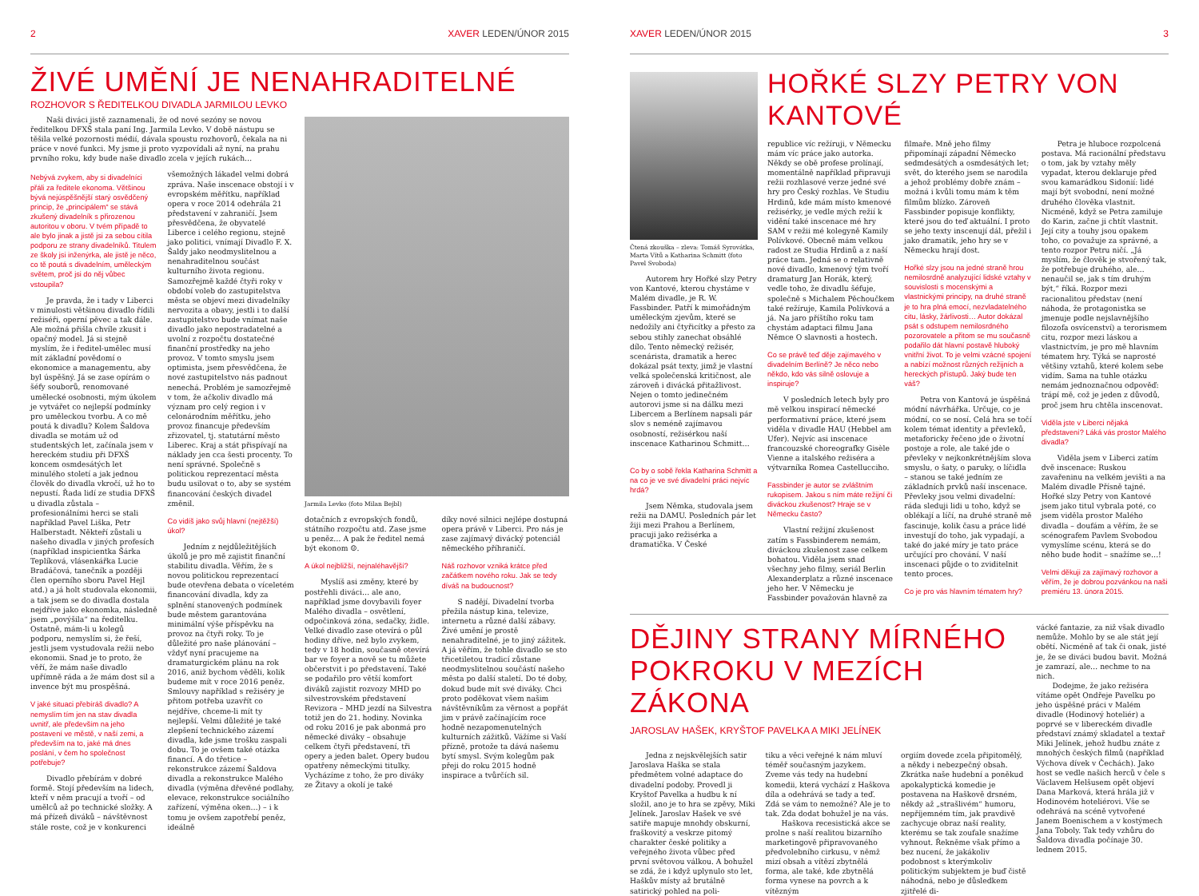2 XAVER LEDEN/ÚNOR 2015
ŽIVÉ UMĚNÍ JE NENAHRADITELNÉ
ROZHOVOR S ŘEDITELKOU DIVADLA JARMILOU LEVKO
Naši diváci jistě zaznamenali, že od nové sezóny se novou ředitelkou DFXŠ stala paní Ing. Jarmila Levko. V době nástupu se těšila velké pozornosti médií, dávala spoustu rozhovorů, čekala na ni práce v nové funkci. My jsme ji proto vyzpovídali až nyní, na prahu prvního roku, kdy bude naše divadlo zcela v jejích rukách…
Nebývá zvykem, aby si divadelníci přáli za ředitele ekonoma. Většinou bývá nejúspěšnější starý osvědčený princip, že „principálem“ se stává zkušený divadelník s přirozenou autoritou v oboru. V tvém případě to ale bylo jinak a jistě jsi za sebou cítila podporu ze strany divadelníků. Titulem ze školy jsi inženýrka, ale jistě je něco, co tě poutá s divadelním, uměleckým světem, proč jsi do něj vůbec vstoupila?
Je pravda, že i tady v Liberci v minulosti většinou divadlo řídili režiséři, operní pěvec a tak dále. Ale možná přišla chvíle zkusit i opačný model. Já si stejně myslím, že i ředitel-umělec musí mít základní povědomí o ekonomice a managementu, aby byl úspěšný. Já se zase opírám o šéfy souborů, renomované umělecké osobnosti, mým úkolem je vytvářet co nejlepší podmínky pro uměleckou tvorbu. A co mě poutá k divadlu? Kolem Šaldova divadla se motám už od studentských let, začínala jsem v hereckém studiu při DFXŠ koncem osmdesátých let minulého století a jak jednou člověk do divadla vkročí, už ho to nepustí. Řada lidí ze studia DFXŠ u divadla zůstala – profesionálními herci se stali například Pavel Liška, Petr Halberstadt. Někteří zůstali u našeho divadla v jiných profesích (například inspicientka Šárka Teplíková, vlásenkářka Lucie Bradáčová, tanečník a později člen operního sboru Pavel Hejl atd.) a já holt studovala ekonomii, a tak jsem se do divadla dostala nejdříve jako ekonomka, následně jsem „povýšila“ na ředitelku. Ostatně, mám-li u kolegů podporu, nemyslím si, že řeší, jestli jsem vystudovala režii nebo ekonomii. Snad je to proto, že věří, že mám naše divadlo upřímně ráda a že mám dost sil a invence být mu prospěšná.
V jaké situaci přebíráš divadlo? A nemyslím tím jen na stav divadla uvnitř, ale především na jeho postavení ve městě, v naší zemi, a především na to, jaké má dnes poslání, v čem ho společnost potřebuje?
Divadlo přebírám v dobré formě. Stojí především na lidech, kteří v něm pracují a tvoří – od umělců až po technické složky. A má přízeň diváků – návštěvnost stále roste, což je v konkurenci
všemožných lákadel velmi dobrá zpráva. Naše inscenace obstojí i v evropském měřítku, například opera v roce 2014 odehrála 21 představení v zahraničí. Jsem přesvědčena, že obyvatelé Liberce i celého regionu, stejně jako politici, vnímají Divadlo F. X. Šaldy jako neodmyslitelnou a nenahraditelnou součást kulturního života regionu. Samozřejmě každé čtyři roky v období voleb do zastupitelstva města se objeví mezi divadelníky nervozita a obavy, jestli i to další zastupitelstvo bude vnímat naše divadlo jako nepostradatelné a uvolní z rozpočtu dostatečné finanční prostředky na jeho provoz. V tomto smyslu jsem optimista, jsem přesvědčena, že nové zastupitelstvo nás padnout nenechá. Problém je samozřejmě v tom, že ačkoliv divadlo má význam pro celý region i v celonárodním měřítku, jeho provoz financuje především zřizovatel, tj. statutární město Liberec. Kraj a stát přispívají na náklady jen cca šesti procenty. To není správné. Společně s politickou reprezentací města budu usilovat o to, aby se systém financování českých divadel změnil.
Co vidíš jako svůj hlavní (nejtěžší) úkol?
Jedním z nejdůležitějších úkolů je pro mě zajistit finanční stabilitu divadla. Věřím, že s novou politickou reprezentací bude otevřena debata o víceletém financování divadla, kdy za splnění stanovených podmínek bude městem garantována minimální výše příspěvku na provoz na čtyři roky. To je důležité pro naše plánování – vždyť nyní pracujeme na dramaturgickém plánu na rok 2016, aniž bychom věděli, kolik budeme mít v roce 2016 peněz. Smlouvy například s režiséry je přitom potřeba uzavřít co nejdříve, chceme-li mít ty nejlepší. Velmi důležité je také zlepšení technického zázemí divadla, kde jsme trošku zaspali dobu. To je ovšem také otázka financí. A do třetice – rekonstrukce zázemí Šaldova divadla a rekonstrukce Malého divadla (výměna dřevěné podlahy, elevace, rekonstrukce sociálního zařízení, výměna oken…) – i k tomu je ovšem zapotřebí peněz, ideálně
Jarmila Levko (foto Milan Bejbl)
dotačních z evropských fondů, státního rozpočtu atd. Zase jsme u peněz… A pak že ředitel nemá být ekonom ☺.
A úkol nejbližší, nejnaléhavější?
Myslíš asi změny, které by postřehli diváci… ale ano, například jsme dovybavili foyer Malého divadla – osvětlení, odpočinková zóna, sedačky, židle. Velké divadlo zase otevírá o půl hodiny dříve, než bylo zvykem, tedy v 18 hodin, současně otevírá bar ve foyer a nově se tu můžete občerstvit i po představení. Také se podařilo pro větší komfort diváků zajistit rozvozy MHD po silvestrovském představení Revizora – MHD jezdí na Silvestra totiž jen do 21. hodiny. Novinka od roku 2016 je pak abonmá pro německé diváky – obsahuje celkem čtyři představení, tři opery a jeden balet. Opery budou opatřeny německými titulky. Vycházíme z toho, že pro diváky ze Žitavy a okolí je také
díky nové silnici nejlépe dostupná opera právě v Liberci. Pro nás je zase zajímavý divácký potenciál německého příhraničí.
Náš rozhovor vzniká krátce před začátkem nového roku. Jak se tedy díváš na budoucnost?
S nadějí. Divadelní tvorba přežila nástup kina, televize, internetu a různé další zábavy. Živé umění je prostě nenahraditelné, je to jiný zážitek. A já věřím, že tohle divadlo se sto třicetiletou tradicí zůstane neodmyslitelnou součástí našeho města po další staletí. Do té doby, dokud bude mít své diváky. Chci proto poděkovat všem našim návštěvníkům za věrnost a popřát jim v právě začínajícím roce hodně nezapomenutelných kulturních zážitků. Vážíme si Vaší přízně, protože ta dává našemu bytí smysl. Svým kolegům pak přeji do roku 2015 hodně inspirace a tvůrčích sil.
XAVER LEDEN/ÚNOR 2015 3
Čtená zkouška – zleva: Tomáš Syrovátka, Marta Vítů a Katharina Schmitt (foto Pavel Svoboda)
Autorem hry Hořké slzy Petry von Kantové, kterou chystáme v Malém divadle, je R. W. Fassbinder. Patří k mimořádným uměleckým zjevům, které se nedožily ani čtyřicítky a přesto za sebou stihly zanechat obsáhlé dílo. Tento německý režisér, scenárista, dramatik a herec dokázal psát texty, jimž je vlastní velká společenská kritičnost, ale zároveň i divácká přitažlivost. Nejen o tomto jedinečném autorovi jsme si na dálku mezi Libercem a Berlínem napsali pár slov s neméně zajímavou osobností, režisérkou naší inscenace Katharinou Schmitt…
Co by o sobě řekla Katharina Schmitt a na co je ve své divadelní práci nejvíc hrdá?
Jsem Němka, studovala jsem režii na DAMU. Posledních pár let žiji mezi Prahou a Berlínem, pracuji jako režisérka a dramatička. V České
HOŘKÉ SLZY PETRY VON KANTOVÉ
republice víc režíruji, v Německu mám víc práce jako autorka. Někdy se obě profese prolínají, momentálně například připravuji režii rozhlasové verze jedné své hry pro Český rozhlas. Ve Studiu Hrdinů, kde mám místo kmenové režisérky, je vedle mých režií k vidění také inscenace mé hry SAM v režii mé kolegyně Kamily Polívkové. Obecně mám velkou radost ze Studia Hrdinů a z naší práce tam. Jedná se o relativně nové divadlo, kmenový tým tvoří dramaturg Jan Horák, který, vedle toho, že divadlu šéfuje, společně s Michalem Pěchoučkem také režíruje, Kamila Polívková a já. Na jaro příštího roku tam chystám adaptaci filmu Jana Němce O slavnosti a hostech.
Co se právě teď děje zajímavého v divadelním Berlíně? Je něco nebo někdo, kdo vás silně oslovuje a inspiruje?
V posledních letech byly pro mě velkou inspirací německé performativní práce, které jsem viděla v divadle HAU (Hebbel am Ufer). Nejvíc asi inscenace francouzské choreografky Gisèle Vienne a italského režiséra a výtvarníka Romea Castellucciho.
Fassbinder je autor se zvláštním rukopisem. Jakou s ním máte režijní či diváckou zkušenost? Hraje se v Německu často?
Vlastní režijní zkušenost zatím s Fassbinderem nemám, diváckou zkušenost zase celkem bohatou. Viděla jsem snad všechny jeho filmy, seriál Berlin Alexanderplatz a různé inscenace jeho her. V Německu je Fassbinder považován hlavně za
filmaře. Mně jeho filmy připomínají západní Německo sedmdesátých a osmdesátých let; svět, do kterého jsem se narodila a jehož problémy dobře znám – možná i kvůli tomu mám k těm filmům blízko. Zároveň Fassbinder popisuje konflikty, které jsou do teď aktuální. I proto se jeho texty inscenují dál, přežil i jako dramatik, jeho hry se v Německu hrají dost.
Hořké slzy jsou na jedné straně hrou nemilosrdně analyzující lidské vztahy v souvislosti s mocenskými a vlastnickými principy, na druhé straně je to hra plná emocí, nezvladatelného citu, lásky, žárlivosti… Autor dokázal psát s odstupem nemilosrdného pozorovatele a přitom se mu současně podařilo dát hlavní postavě hluboký vnitřní život. To je velmi vzácné spojení a nabízí možnost různých režijních a hereckých přístupů. Jaký bude ten váš?
Petra von Kantová je úspěšná módní návrhářka. Určuje, co je módní, co se nosí. Celá hra se točí kolem témat identity a převleků, metaforicky řečeno jde o životní postoje a role, ale také jde o převleky v nejkonkrétnějším slova smyslu, o šaty, o paruky, o líčidla – stanou se také jedním ze základních prvků naší inscenace. Převleky jsou velmi divadelní: ráda sleduji lidi u toho, když se oblékají a líčí, na druhé straně mě fascinuje, kolik času a práce lidé investují do toho, jak vypadají, a také do jaké míry je tato práce určující pro chování. V naší inscenaci půjde o to zviditelnit tento proces.
Co je pro vás hlavním tématem hry?
Petra je hluboce rozpolcená postava. Má racionální představu o tom, jak by vztahy měly vypadat, kterou deklaruje před svou kamarádkou Sidonií: lidé mají být svobodní, není možné druhého člověka vlastnit. Nicméně, když se Petra zamiluje do Karin, začne ji chtít vlastnit. Její city a touhy jsou opakem toho, co považuje za správné, a tento rozpor Petru ničí. „Já myslím, že člověk je stvořený tak, že potřebuje druhého, ale… nenaučil se, jak s tím druhým být,“ říká. Rozpor mezi racionalitou představ (není náhoda, že protagonistka se jmenuje podle nejslavnějšího filozofa osvícenství) a terorismem citu, rozpor mezi láskou a vlastnictvím, je pro mě hlavním tématem hry. Týká se naprosté většiny vztahů, které kolem sebe vidím. Sama na tuhle otázku nemám jednoznačnou odpověď: trápí mě, což je jeden z důvodů, proč jsem hru chtěla inscenovat.
Viděla jste v Liberci nějaká představení? Láká vás prostor Malého divadla?
Viděla jsem v Liberci zatím dvě inscenace: Ruskou zavařeninu na velkém jevišti a na Malém divadle Přísně tajné. Hořké slzy Petry von Kantové jsem jako titul vybrala poté, co jsem viděla prostor Malého divadla – doufám a věřím, že se scénografem Pavlem Svobodou vymyslíme scénu, která se do něho bude hodit – snažíme se…!
Velmi děkuji za zajímavý rozhovor a věřím, že je dobrou pozvánkou na naši premiéru 13. února 2015.
DĚJINY STRANY MÍRNÉHO POKROKU V MEZÍCH ZÁKONA
JAROSLAV HAŠEK, KRYŠTOF PAVELKA A MIKI JELÍNEK
Jedna z nejskvělejších satir Jaroslava Haška se stala předmětem volné adaptace do divadelní podoby. Provedl ji Kryštof Pavelka a hudbu k ní složil, ano je to hra se zpěvy, Miki Jelínek. Jaroslav Hašek ve své satiře mapuje mnohdy obskurní, fraškovitý a veskrze pitomý charakter české politiky a veřejného života vůbec před první světovou válkou. A bohužel se zdá, že i když uplynulo sto let, Haškův místy až brutálně satirický pohled na poli-
tiku a věci veřejné k nám mluví téměř současným jazykem. Zveme vás tedy na hudební komedii, která vychází z Haškova díla a odehrává se tady a teď. Zdá se vám to nemožné? Ale je to tak. Zda dodat bohužel je na vás.
Haškova recesistická akce se prolne s naší realitou bizarního marketingově připravovaného předvolebního cirkusu, v němž mizí obsah a vítězí zbytnělá forma, ale také, kde zbytnělá forma vynese na povrch a k vítězným
orgiím dovede zcela připitomělý, a někdy i nebezpečný obsah. Zkrátka naše hudební a poněkud apokalyptická komedie je postavena na Haškově drsném, někdy až „strašlivém“ humoru, nepříjemném tím, jak pravdivě zachycuje obraz naší reality, kterému se tak zoufale snažíme vyhnout. Řekněme však přímo a bez nucení, že jakákoliv podobnost s kterýmkoliv politickým subjektem je buď čistě náhodná, nebo je důsledkem zjitřelé di-
vácké fantazie, za niž však divadlo nemůže. Mohlo by se ale stát její obětí. Nicméně ať tak či onak, jisté je, že se diváci budou bavit. Možná je zamrazí, ale… nechme to na nich.
Dodejme, že jako režiséra vítáme opět Ondřeje Pavelku po jeho úspěšné práci v Malém divadle (Hodinový hoteliér) a poprvé se v libereckém divadle představí známý skladatel a textař Miki Jelínek, jehož hudbu znáte z mnohých českých filmů (například Výchova dívek v Čechách). Jako host se vedle našich herců v čele s Václavem Helšusem opět objeví Dana Marková, která hrála již v Hodinovém hoteliérovi. Vše se odehrává na scéně vytvořené Janem Boenischem a v kostýmech Jana Toboly. Tak tedy vzhůru do Šaldova divadla počínaje 30. lednem 2015.